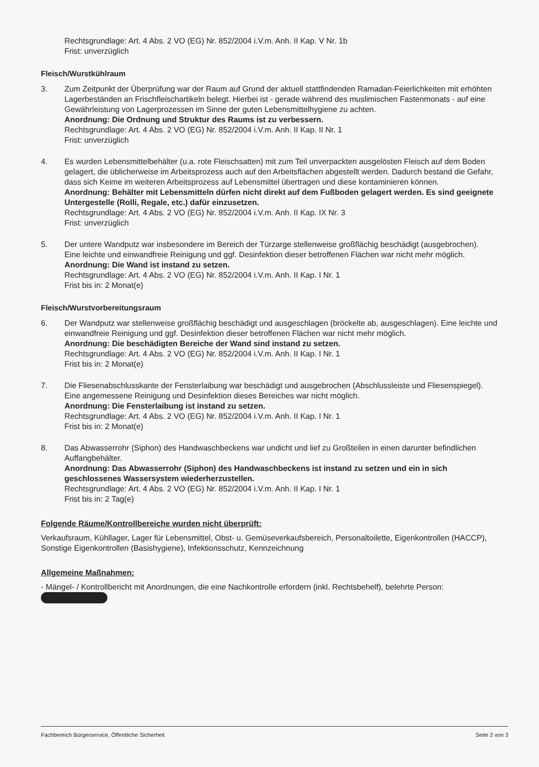Rechtsgrundlage: Art. 4 Abs. 2 VO (EG) Nr. 852/2004 i.V.m. Anh. II Kap. V Nr. 1b
Frist: unverzüglich
Fleisch/Wurstkühlraum
3. Zum Zeitpunkt der Überprüfung war der Raum auf Grund der aktuell stattfindenden Ramadan-Feierlichkeiten mit erhöhten Lagerbeständen an Frischfleischartikeln belegt. Hierbei ist - gerade während des muslimischen Fastenmonats - auf eine Gewährleistung von Lagerprozessen im Sinne der guten Lebensmittelhygiene zu achten.
Anordnung: Die Ordnung und Struktur des Raums ist zu verbessern.
Rechtsgrundlage: Art. 4 Abs. 2 VO (EG) Nr. 852/2004 i.V.m. Anh. II Kap. II Nr. 1
Frist: unverzüglich
4. Es wurden Lebensmittelbehälter (u.a. rote Fleischsatten) mit zum Teil unverpackten ausgelösten Fleisch auf dem Boden gelagert, die üblicherweise im Arbeitsprozess auch auf den Arbeitsflächen abgestellt werden. Dadurch bestand die Gefahr, dass sich Keime im weiteren Arbeitsprozess auf Lebensmittel übertragen und diese kontaminieren können.
Anordnung: Behälter mit Lebensmitteln dürfen nicht direkt auf dem Fußboden gelagert werden. Es sind geeignete Untergestelle (Rolli, Regale, etc.) dafür einzusetzen.
Rechtsgrundlage: Art. 4 Abs. 2 VO (EG) Nr. 852/2004 i.V.m. Anh. II Kap. IX Nr. 3
Frist: unverzüglich
5. Der untere Wandputz war insbesondere im Bereich der Türzarge stellenweise großflächig beschädigt (ausgebrochen).
Eine leichte und einwandfreie Reinigung und ggf. Desinfektion dieser betroffenen Flächen war nicht mehr möglich.
Anordnung: Die Wand ist instand zu setzen.
Rechtsgrundlage: Art. 4 Abs. 2 VO (EG) Nr. 852/2004 i.V.m. Anh. II Kap. I Nr. 1
Frist bis in: 2 Monat(e)
Fleisch/Wurstvorbereitungsraum
6. Der Wandputz war stellenweise großflächig beschädigt und ausgeschlagen (bröckelte ab, ausgeschlagen). Eine leichte und einwandfreie Reinigung und ggf. Desinfektion dieser betroffenen Flächen war nicht mehr möglich.
Anordnung: Die beschädigten Bereiche der Wand sind instand zu setzen.
Rechtsgrundlage: Art. 4 Abs. 2 VO (EG) Nr. 852/2004 i.V.m. Anh. II Kap. I Nr. 1
Frist bis in: 2 Monat(e)
7. Die Fliesenabschlusskante der Fensterlaibung war beschädigt und ausgebrochen (Abschlussleiste und Fliesenspiegel).
Eine angemessene Reinigung und Desinfektion dieses Bereiches war nicht möglich.
Anordnung: Die Fensterlaibung ist instand zu setzen.
Rechtsgrundlage: Art. 4 Abs. 2 VO (EG) Nr. 852/2004 i.V.m. Anh. II Kap. I Nr. 1
Frist bis in: 2 Monat(e)
8. Das Abwasserrohr (Siphon) des Handwaschbeckens war undicht und lief zu Großteilen in einen darunter befindlichen Auffangbehälter.
Anordnung: Das Abwasserrohr (Siphon) des Handwaschbeckens ist instand zu setzen und ein in sich geschlossenes Wassersystem wiederherzustellen.
Rechtsgrundlage: Art. 4 Abs. 2 VO (EG) Nr. 852/2004 i.V.m. Anh. II Kap. I Nr. 1
Frist bis in: 2 Tag(e)
Folgende Räume/Kontrollbereiche wurden nicht überprüft:
Verkaufsraum, Kühllager, Lager für Lebensmittel, Obst- u. Gemüseverkaufsbereich, Personaltoilette, Eigenkontrollen (HACCP), Sonstige Eigenkontrollen (Basishygiene), Infektionsschutz, Kennzeichnung
Allgemeine Maßnahmen:
- Mängel- / Kontrollbericht mit Anordnungen, die eine Nachkontrolle erfordern (inkl. Rechtsbehelf), belehrte Person:
Fachbereich Bürgerservice, Öffentliche Sicherheit Seite 2 von 3